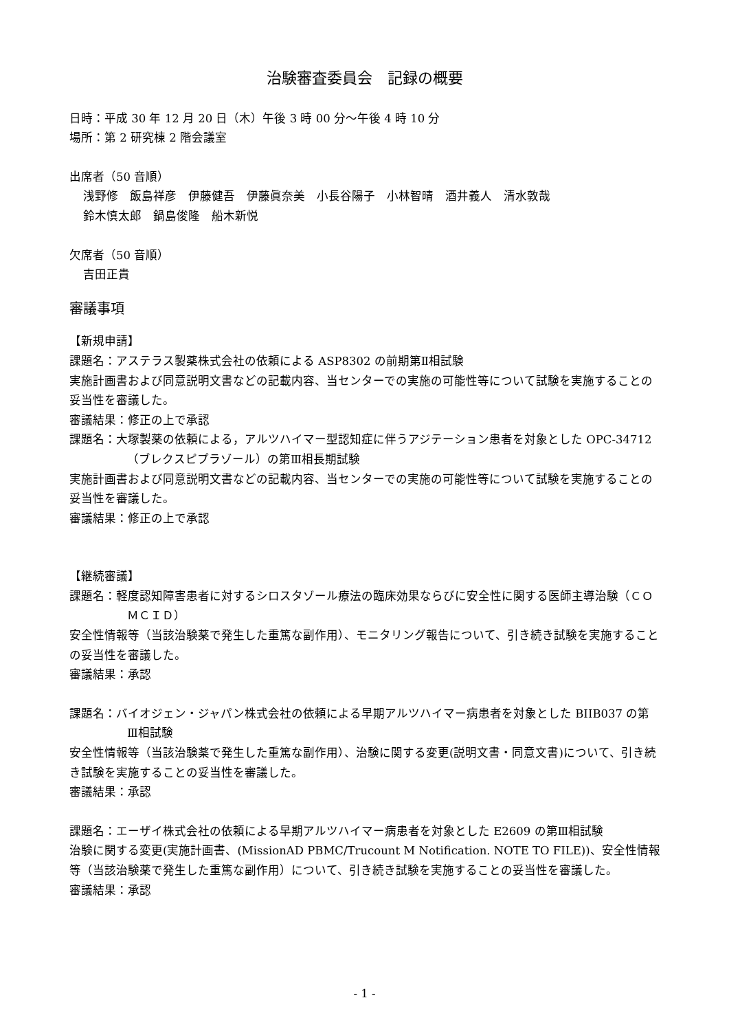治験審査委員会　記録の概要
日時：平成 30 年 12 月 20 日（木）午後 3 時 00 分～午後 4 時 10 分
場所：第 2 研究棟 2 階会議室
出席者（50 音順）
浅野修　飯島祥彦　伊藤健吾　伊藤眞奈美　小長谷陽子　小林智晴　酒井義人　清水敦哉
鈴木慎太郎　鍋島俊隆　船木新悦
欠席者（50 音順）
吉田正貴
審議事項
【新規申請】
課題名：アステラス製薬株式会社の依頼による ASP8302 の前期第Ⅱ相試験
実施計画書および同意説明文書などの記載内容、当センターでの実施の可能性等について試験を実施することの妥当性を審議した。
審議結果：修正の上で承認
課題名：大塚製薬の依頼による，アルツハイマー型認知症に伴うアジテーション患者を対象とした OPC-34712（ブレクスピプラゾール）の第Ⅲ相長期試験
実施計画書および同意説明文書などの記載内容、当センターでの実施の可能性等について試験を実施することの妥当性を審議した。
審議結果：修正の上で承認
【継続審議】
課題名：軽度認知障害患者に対するシロスタゾール療法の臨床効果ならびに安全性に関する医師主導治験（ＣＯＭＣＩＤ）
安全性情報等（当該治験薬で発生した重篤な副作用）、モニタリング報告について、引き続き試験を実施することの妥当性を審議した。
審議結果：承認
課題名：バイオジェン・ジャパン株式会社の依頼による早期アルツハイマー病患者を対象とした BIIB037 の第Ⅲ相試験
安全性情報等（当該治験薬で発生した重篤な副作用）、治験に関する変更(説明文書・同意文書)について、引き続き試験を実施することの妥当性を審議した。
審議結果：承認
課題名：エーザイ株式会社の依頼による早期アルツハイマー病患者を対象とした E2609 の第Ⅲ相試験
治験に関する変更(実施計画書、(MissionAD PBMC/Trucount M Notification. NOTE TO FILE))、安全性情報等（当該治験薬で発生した重篤な副作用）について、引き続き試験を実施することの妥当性を審議した。
審議結果：承認
- 1 -